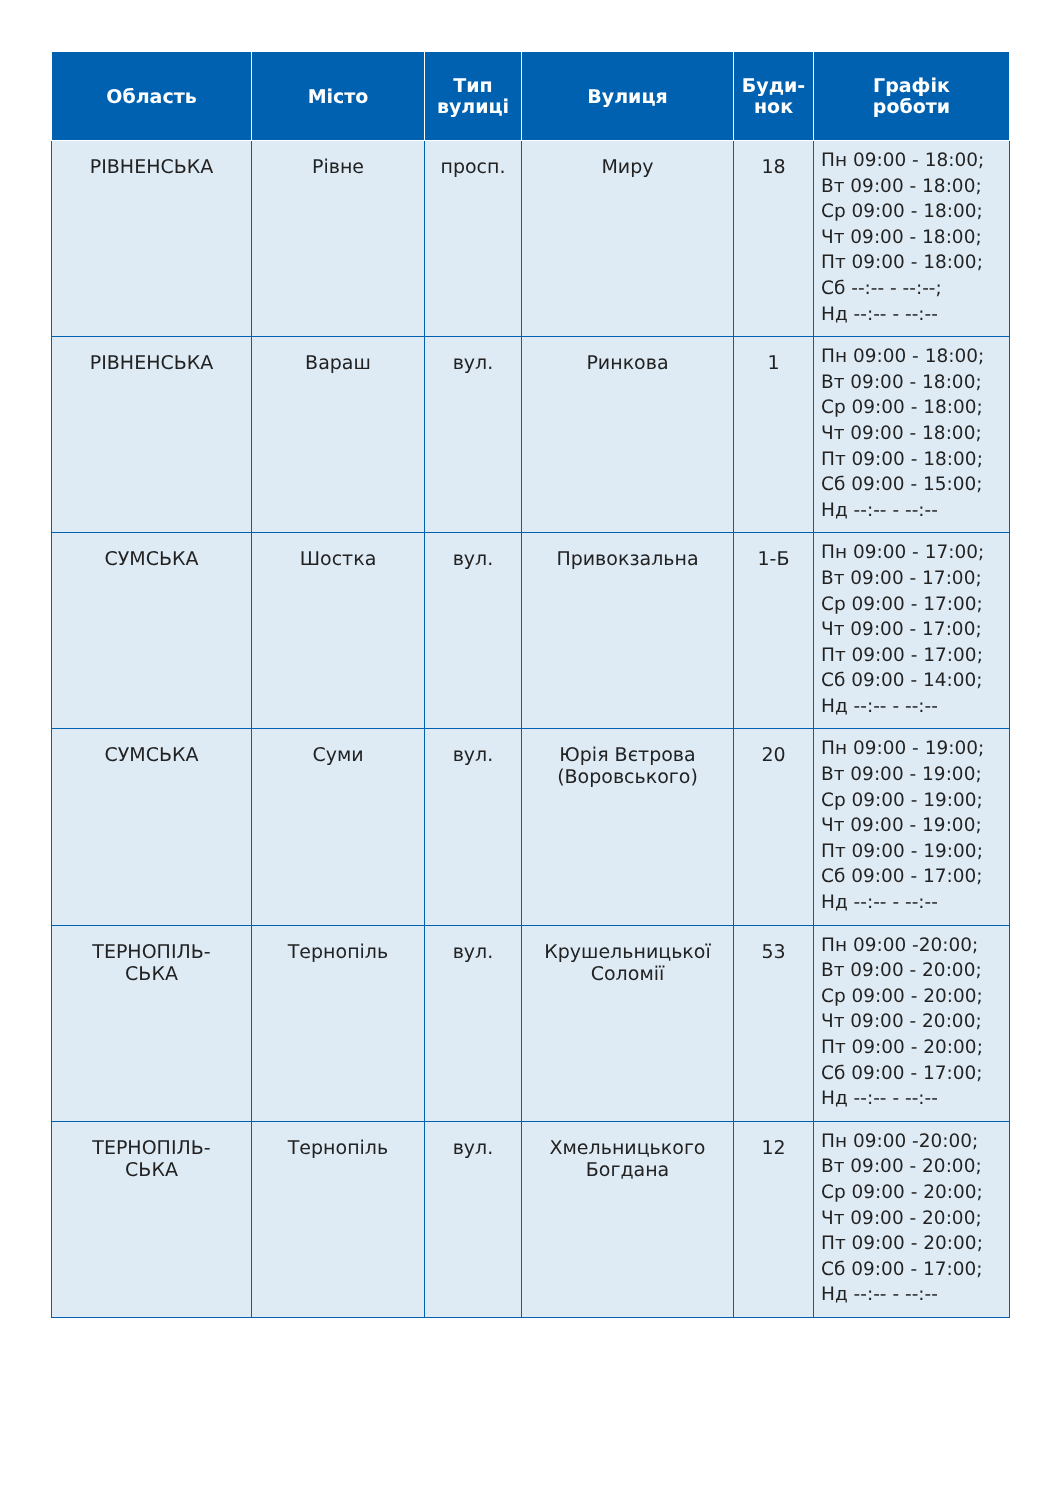| Область | Місто | Тип вулиці | Вулиця | Буди- нок | Графік роботи |
| --- | --- | --- | --- | --- | --- |
| РІВНЕНСЬКА | Рівне | просп. | Миру | 18 | Пн 09:00 - 18:00; Вт 09:00 - 18:00; Ср 09:00 - 18:00; Чт 09:00 - 18:00; Пт 09:00 - 18:00; Сб --:-- - --:--; Нд --:-- - --:-- |
| РІВНЕНСЬКА | Вараш | вул. | Ринкова | 1 | Пн 09:00 - 18:00; Вт 09:00 - 18:00; Ср 09:00 - 18:00; Чт 09:00 - 18:00; Пт 09:00 - 18:00; Сб 09:00 - 15:00; Нд --:-- - --:-- |
| СУМСЬКА | Шостка | вул. | Привокзальна | 1-Б | Пн 09:00 - 17:00; Вт 09:00 - 17:00; Ср 09:00 - 17:00; Чт 09:00 - 17:00; Пт 09:00 - 17:00; Сб 09:00 - 14:00; Нд --:-- - --:-- |
| СУМСЬКА | Суми | вул. | Юрія Вєтрова (Воровського) | 20 | Пн 09:00 - 19:00; Вт 09:00 - 19:00; Ср 09:00 - 19:00; Чт 09:00 - 19:00; Пт 09:00 - 19:00; Сб 09:00 - 17:00; Нд --:-- - --:-- |
| ТЕРНОПІЛЬ- СЬКА | Тернопіль | вул. | Крушельницької Соломії | 53 | Пн 09:00 -20:00; Вт 09:00 - 20:00; Ср 09:00 - 20:00; Чт 09:00 - 20:00; Пт 09:00 - 20:00; Сб 09:00 - 17:00; Нд --:-- - --:-- |
| ТЕРНОПІЛЬ- СЬКА | Тернопіль | вул. | Хмельницького Богдана | 12 | Пн 09:00 -20:00; Вт 09:00 - 20:00; Ср 09:00 - 20:00; Чт 09:00 - 20:00; Пт 09:00 - 20:00; Сб 09:00 - 17:00; Нд --:-- - --:-- |